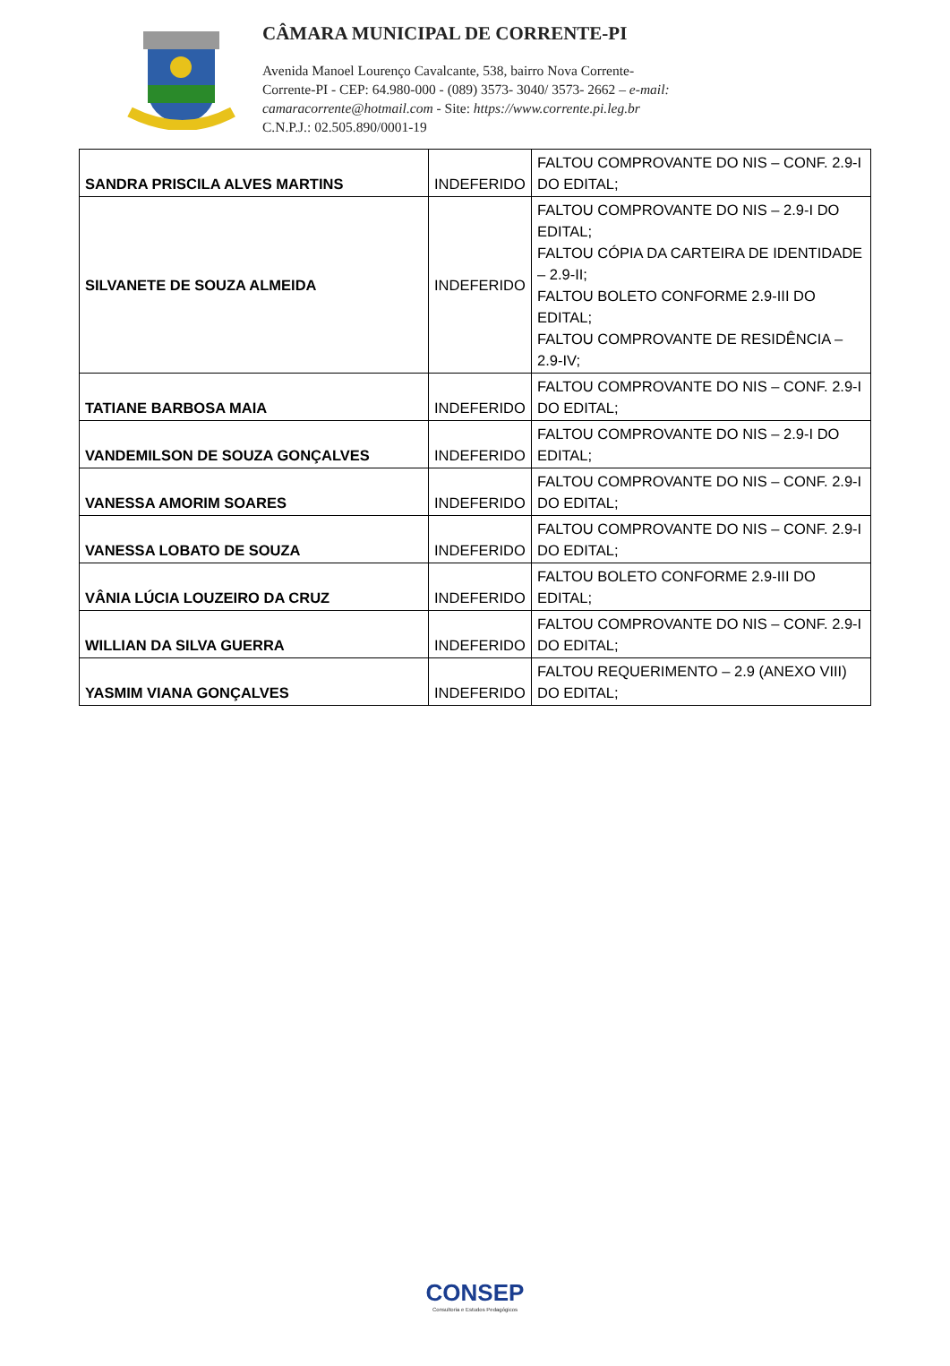CÂMARA MUNICIPAL DE CORRENTE-PI
Avenida Manoel Lourenço Cavalcante, 538, bairro Nova Corrente-
Corrente-PI - CEP: 64.980-000 - (089) 3573- 3040/ 3573- 2662 – e-mail:
camaracorrente@hotmail.com - Site: https://www.corrente.pi.leg.br
C.N.P.J.: 02.505.890/0001-19
| SANDRA PRISCILA ALVES MARTINS | INDEFERIDO | FALTOU COMPROVANTE DO NIS – CONF. 2.9-I DO EDITAL; |
| SILVANETE DE SOUZA ALMEIDA | INDEFERIDO | FALTOU COMPROVANTE DO NIS – 2.9-I DO EDITAL; FALTOU CÓPIA DA CARTEIRA DE IDENTIDADE – 2.9-II; FALTOU BOLETO CONFORME 2.9-III DO EDITAL; FALTOU COMPROVANTE DE RESIDÊNCIA – 2.9-IV; |
| TATIANE BARBOSA MAIA | INDEFERIDO | FALTOU COMPROVANTE DO NIS – CONF. 2.9-I DO EDITAL; |
| VANDEMILSON DE SOUZA GONÇALVES | INDEFERIDO | FALTOU COMPROVANTE DO NIS – 2.9-I DO EDITAL; |
| VANESSA AMORIM SOARES | INDEFERIDO | FALTOU COMPROVANTE DO NIS – CONF. 2.9-I DO EDITAL; |
| VANESSA LOBATO DE SOUZA | INDEFERIDO | FALTOU COMPROVANTE DO NIS – CONF. 2.9-I DO EDITAL; |
| VÂNIA LÚCIA LOUZEIRO DA CRUZ | INDEFERIDO | FALTOU BOLETO CONFORME 2.9-III DO EDITAL; |
| WILLIAN DA SILVA GUERRA | INDEFERIDO | FALTOU COMPROVANTE DO NIS – CONF. 2.9-I DO EDITAL; |
| YASMIM VIANA GONÇALVES | INDEFERIDO | FALTOU REQUERIMENTO – 2.9 (ANEXO VIII) DO EDITAL; |
CONSEP
Consultoria e Estudos Pedagógicos